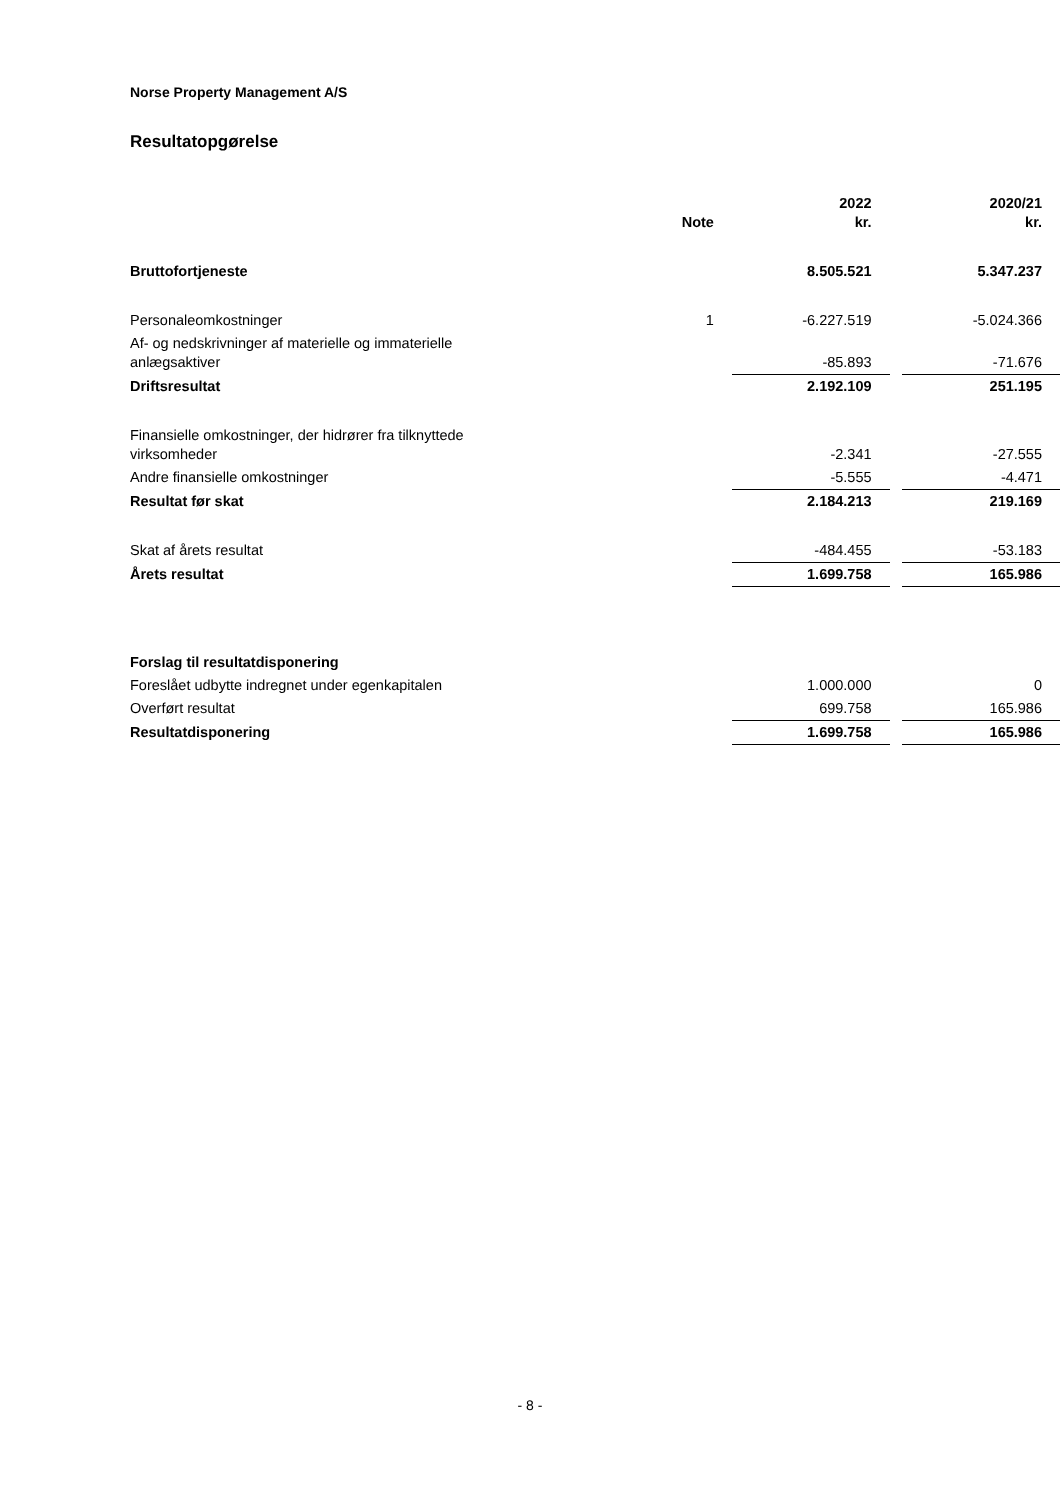Norse Property Management A/S
Resultatopgørelse
| | Note | 2022 kr. | | 2020/21 kr. |
| --- | --- | --- | --- | --- |
| Bruttofortjeneste | | 8.505.521 | | 5.347.237 |
| Personaleomkostninger | 1 | -6.227.519 | | -5.024.366 |
| Af- og nedskrivninger af materielle og immaterielle anlægsaktiver | | -85.893 | | -71.676 |
| Driftsresultat | | 2.192.109 | | 251.195 |
| Finansielle omkostninger, der hidrører fra tilknyttede virksomheder | | -2.341 | | -27.555 |
| Andre finansielle omkostninger | | -5.555 | | -4.471 |
| Resultat før skat | | 2.184.213 | | 219.169 |
| Skat af årets resultat | | -484.455 | | -53.183 |
| Årets resultat | | 1.699.758 | | 165.986 |
| Forslag til resultatdisponering | | | | |
| Foreslået udbytte indregnet under egenkapitalen | | 1.000.000 | | 0 |
| Overført resultat | | 699.758 | | 165.986 |
| Resultatdisponering | | 1.699.758 | | 165.986 |
- 8 -